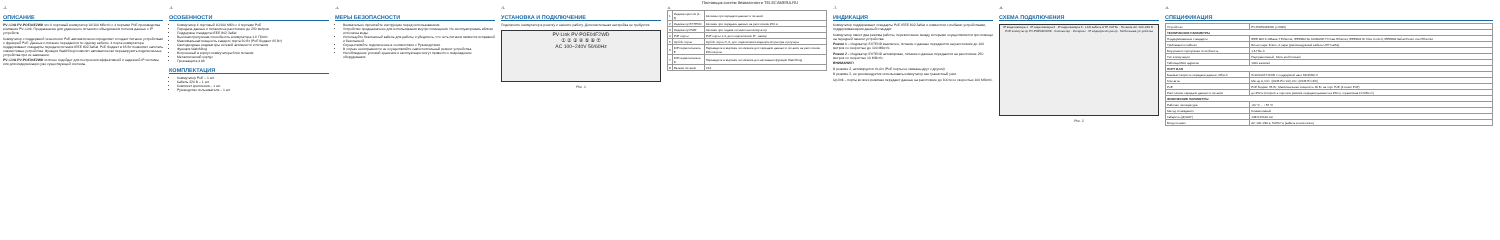Поставщик систем безопасности TELECAMERA.RU
-2-
ОПИСАНИЕ
PV–Link PV-POE04F2WD это 6 портовый коммутатор 10/100 Мбит/с с 4 портами PoE производства компании PV–Link. Предназначен для удаленного питания и объединения потоков данных с IP устройств.
Коммутатор с поддержкой технологии PoE автоматически определяет и подает питание устройствам с функцией PoE. Данные и питание передаются по одному кабелю. 4 порта коммутатора поддерживают стандарты передачи питания IEEE 802.3af/at. PoE бюджет в 65 Вт позволяет запитать совместимые устройства. Функция WatchDog позволит автоматически перезагрузить подключенные устройства при их зависании.
PV–Link PV-POE04F2WD отлично подойдет для построения эффективной и надежной IP системы или для модернизации уже существующей системы.
-3-
ОСОБЕННОСТИ
Коммутатор 6 портовый 10/100 Мб/с с 4 портами PoE
Передача данных и питания на расстояние до 250 метров
Поддержка стандарта IEEE 802.3af/at
Высокая пропускная способность коммутатора 1.6 Гбит/с
Максимальная мощность каждого порта 30 Вт (PoE бюджет 65 Вт)
Светодиодные индикаторы сетевой активности и питания
Функция WatchDog
Встроенный в корпус коммутатора блок питания
Металлический корпус
Грозозащита 4 кВ
КОМПЛЕКТАЦИЯ
Коммутатор PoE – 1 шт.
Кабель 220 В – 1 шт.
Комплект крепления – 1 шт.
Руководство пользователя – 1 шт.
-4-
МЕРЫ БЕЗОПАСНОСТИ
Внимательно прочитайте инструкцию перед использованием.
Устройство предназначено для использования внутри помещения. Не эксплуатировать вблизи источника воды.
Используйте безопасный кабель для работы и убедитесь, что сеть питания является исправной и безопасной.
Осуществляйте подключение в соответствии с Руководством.
В случае неисправности не осуществляйте самостоятельный ремонт устройства.
Несоблюдение условий хранения и эксплуатации могут привести к повреждению оборудования.
-5-
УСТАНОВКА И ПОДКЛЮЧЕНИЕ
Подключите коммутатор в розетку и начните работу. Дополнительная настройка не требуется.
PV-Link PV-POE04F2WD
① ② ③ ④ ⑤ ⑥ ⑦
AC 100~240V 50/60Hz
Рис. 1
-6-
| 1 | Индикаторы L/A (1-6) | Активны при передачи данных и питания |
| 2 | Индикатор EXTEND | Активен при передаче данных на расстояние 250 м |
| 3 | Индикатор PWR | Активен при подаче питания на коммутатор |
| 4 | PoE порты | PoE порты 1-4, для подключения IP - камер |
| 5 | Up-link порты | Up-link порты 5, 6, для подключения видеорегистратора и роутера |
| 6 | DIP переключатель E | Переведите в верхнее положение для передачи данных и питания на расстояние 250 метров |
| 7 | DIP переключатель D | Переведите в верхнее положение для активации функции WatchDog |
| 8 | Разъем питания | C14 |
-7-
ИНДИКАЦИЯ
Коммутатор поддерживает стандарты PoE IEEE 802.3af/at и совместим с любыми устройствами, поддерживающими данный стандарт.
Коммутатор имеет два режима работы, переключение между которыми осуществляется при помощи на передней панели устройства:
Режим 1 – Индикатор EXTEND выключен, питание и данные передаются на расстояние до 100 метров со скоростью до 100 Мбит/с.
Режим 2 – Индикатор EXTEND активирован, питание и данные передаются на расстояние 250 метров со скоростью 10 Мбит/с.
ВНИМАНИЕ!
В режиме 2, активируется VLAN (PoE порты не связаны друг с другом)
В режиме 2, не рекомендуется использовать коммутатор как транзитный узел.
Up-link – порты во всех режимах передают данные на расстояние до 100 м со скоростью 100 Мбит/с.
-8-
СХЕМА ПОДКЛЮЧЕНИЯ
IP видеокамера 1 · IP видеокамера 2 · IP видеокамера 3 · LAN кабель UTP CAT5e · Питание AC 100~240 В · PoE коммутатор PV-POE04F2WD · Компьютер · Интернет · IP видеорегистратор · Мобильные устройства
Рис. 2
-9-
СПЕЦИФИКАЦИЯ
| Устройство | PV-POE04F2WD (v.2066) |
| ТЕХНИЧЕСКИЕ ПАРАМЕТРЫ | |
| Поддерживаемые стандарты | IEEE 802.3 10Base-T Ethernet; IEEE802.3u 100BASE-TX Fast Ethernet; IEEE802.3x Flow Control; IEEE802.3af/at Power over Ethernet |
| Требования к кабелю | Витая пара: 8 жил, 4 пары (рекомендуемый кабель UTP Cat5e) |
| Внутренняя пропускная способность | 1.6 Гбит/с |
| Тип коммутации | Неуправляемый, Store and Forward |
| Таблица MAC адресов | 1000 записей |
| ПОРТ RJ45 | |
| Базовая скорость передачи данных, Мбит/с | 6х10/100TX RJ45 с поддержкой авто MDI/MDI-X |
| Контакты | Метод A, DC+ (RJ45 Pin 1/2), DC- (RJ45 Pin 3/6) |
| PoE | PoE бюджет 65 Вт; Максимальная мощность 30 Вт на порт PoE (4 класс PoE) |
| Расстояние передачи данных и питания | до 250 м (Скорость портов в режиме передачи данных на 250 м, ограничена 10 Мбит/с) |
| ФИЗИЧЕСКИЕ ПАРАМЕТРЫ | |
| Рабочая температура | -20 °C ... +55 °C |
| Метод охлаждения | Конвективный |
| Габариты (Д×Ш×Г) | 143×115×40 мм |
| Вход питания | AC 100~240 в, 50/60 Гц (кабель в комплекте) |